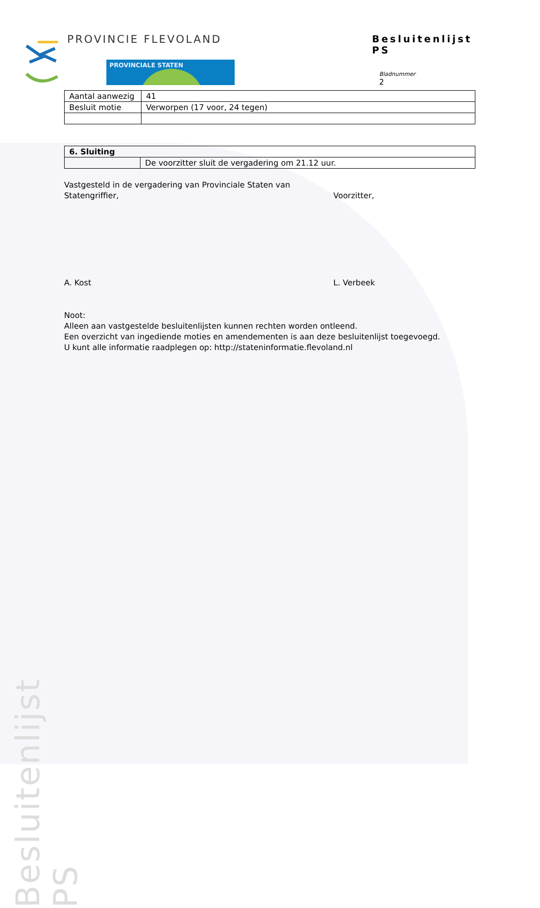PROVINCIE FLEVOLAND
PROVINCIALE STATEN
Besluitenlijst PS
Bladnummer
2
| Aantal aanwezig | 41 |
| Besluit motie | Verworpen (17 voor, 24 tegen) |
| 6. Sluiting | |
| --- | --- |
| | De voorzitter sluit de vergadering om 21.12 uur. |
Vastgesteld in de vergadering van Provinciale Staten van
Statengriffier, Voorzitter,
A. Kost L. Verbeek
Noot:
Alleen aan vastgestelde besluitenlijsten kunnen rechten worden ontleend.
Een overzicht van ingediende moties en amendementen is aan deze besluitenlijst toegevoegd.
U kunt alle informatie raadplegen op: http://stateninformatie.flevoland.nl
Besluitenlijst PS